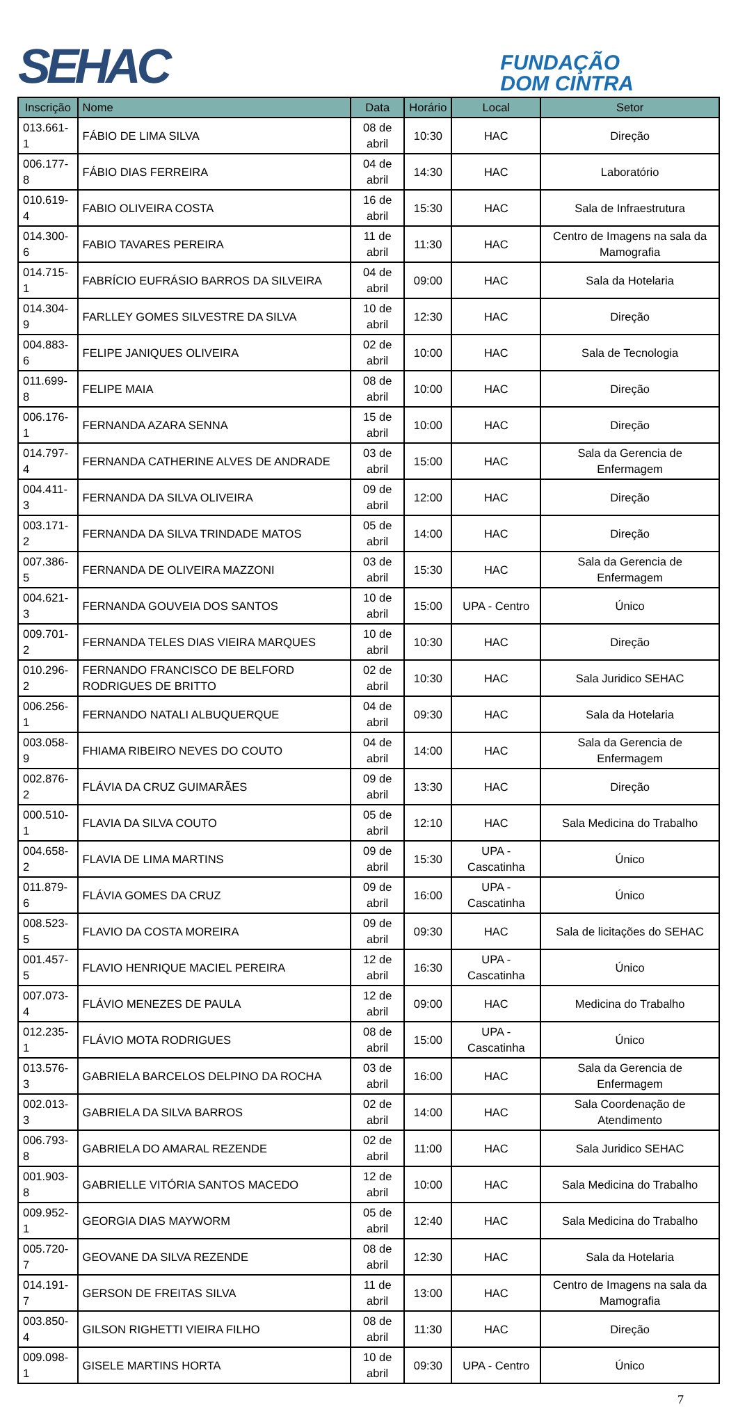SEHAC
FUNDAÇÃO
DOM CINTRA
| Inscrição | Nome | Data | Horário | Local | Setor |
| --- | --- | --- | --- | --- | --- |
| 013.661-1 | FÁBIO DE LIMA SILVA | 08 de abril | 10:30 | HAC | Direção |
| 006.177-8 | FÁBIO DIAS FERREIRA | 04 de abril | 14:30 | HAC | Laboratório |
| 010.619-4 | FABIO OLIVEIRA COSTA | 16 de abril | 15:30 | HAC | Sala de Infraestrutura |
| 014.300-6 | FABIO TAVARES PEREIRA | 11 de abril | 11:30 | HAC | Centro de Imagens na sala da Mamografia |
| 014.715-1 | FABRÍCIO EUFRÁSIO BARROS DA SILVEIRA | 04 de abril | 09:00 | HAC | Sala da Hotelaria |
| 014.304-9 | FARLLEY GOMES SILVESTRE DA SILVA | 10 de abril | 12:30 | HAC | Direção |
| 004.883-6 | FELIPE JANIQUES OLIVEIRA | 02 de abril | 10:00 | HAC | Sala de Tecnologia |
| 011.699-8 | FELIPE MAIA | 08 de abril | 10:00 | HAC | Direção |
| 006.176-1 | FERNANDA AZARA SENNA | 15 de abril | 10:00 | HAC | Direção |
| 014.797-4 | FERNANDA CATHERINE ALVES DE ANDRADE | 03 de abril | 15:00 | HAC | Sala da Gerencia de Enfermagem |
| 004.411-3 | FERNANDA DA SILVA OLIVEIRA | 09 de abril | 12:00 | HAC | Direção |
| 003.171-2 | FERNANDA DA SILVA TRINDADE MATOS | 05 de abril | 14:00 | HAC | Direção |
| 007.386-5 | FERNANDA DE OLIVEIRA MAZZONI | 03 de abril | 15:30 | HAC | Sala da Gerencia de Enfermagem |
| 004.621-3 | FERNANDA GOUVEIA DOS SANTOS | 10 de abril | 15:00 | UPA - Centro | Único |
| 009.701-2 | FERNANDA TELES DIAS VIEIRA MARQUES | 10 de abril | 10:30 | HAC | Direção |
| 010.296-2 | FERNANDO FRANCISCO DE BELFORD RODRIGUES DE BRITTO | 02 de abril | 10:30 | HAC | Sala Juridico SEHAC |
| 006.256-1 | FERNANDO NATALI ALBUQUERQUE | 04 de abril | 09:30 | HAC | Sala da Hotelaria |
| 003.058-9 | FHIAMA RIBEIRO NEVES DO COUTO | 04 de abril | 14:00 | HAC | Sala da Gerencia de Enfermagem |
| 002.876-2 | FLÁVIA DA CRUZ GUIMARÃES | 09 de abril | 13:30 | HAC | Direção |
| 000.510-1 | FLAVIA DA SILVA COUTO | 05 de abril | 12:10 | HAC | Sala Medicina do Trabalho |
| 004.658-2 | FLAVIA DE LIMA MARTINS | 09 de abril | 15:30 | UPA - Cascatinha | Único |
| 011.879-6 | FLÁVIA GOMES DA CRUZ | 09 de abril | 16:00 | UPA - Cascatinha | Único |
| 008.523-5 | FLAVIO DA COSTA MOREIRA | 09 de abril | 09:30 | HAC | Sala de licitações do SEHAC |
| 001.457-5 | FLAVIO HENRIQUE MACIEL PEREIRA | 12 de abril | 16:30 | UPA - Cascatinha | Único |
| 007.073-4 | FLÁVIO MENEZES DE PAULA | 12 de abril | 09:00 | HAC | Medicina do Trabalho |
| 012.235-1 | FLÁVIO MOTA RODRIGUES | 08 de abril | 15:00 | UPA - Cascatinha | Único |
| 013.576-3 | GABRIELA BARCELOS DELPINO DA ROCHA | 03 de abril | 16:00 | HAC | Sala da Gerencia de Enfermagem |
| 002.013-3 | GABRIELA DA SILVA BARROS | 02 de abril | 14:00 | HAC | Sala Coordenação de Atendimento |
| 006.793-8 | GABRIELA DO AMARAL REZENDE | 02 de abril | 11:00 | HAC | Sala Juridico SEHAC |
| 001.903-8 | GABRIELLE VITÓRIA SANTOS MACEDO | 12 de abril | 10:00 | HAC | Sala Medicina do Trabalho |
| 009.952-1 | GEORGIA DIAS MAYWORM | 05 de abril | 12:40 | HAC | Sala Medicina do Trabalho |
| 005.720-7 | GEOVANE DA SILVA REZENDE | 08 de abril | 12:30 | HAC | Sala da Hotelaria |
| 014.191-7 | GERSON DE FREITAS SILVA | 11 de abril | 13:00 | HAC | Centro de Imagens na sala da Mamografia |
| 003.850-4 | GILSON RIGHETTI VIEIRA FILHO | 08 de abril | 11:30 | HAC | Direção |
| 009.098-1 | GISELE MARTINS HORTA | 10 de abril | 09:30 | UPA - Centro | Único |
7